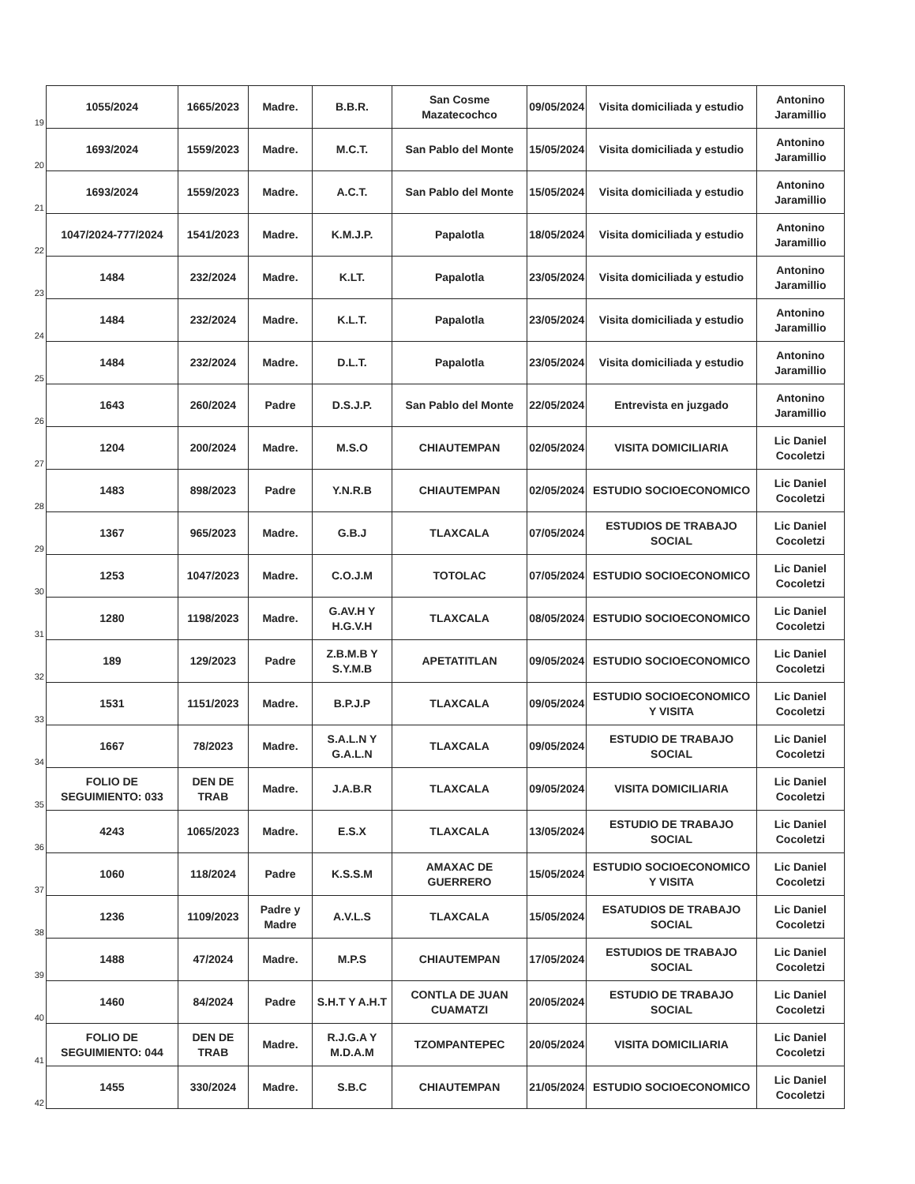| 19 | 1055/2024 | 1665/2023 | Madre. | B.B.R. | San Cosme Mazatecochco | 09/05/2024 | Visita domiciliada y estudio | Antonino Jaramillio |
| 20 | 1693/2024 | 1559/2023 | Madre. | M.C.T. | San Pablo del Monte | 15/05/2024 | Visita domiciliada y estudio | Antonino Jaramillio |
| 21 | 1693/2024 | 1559/2023 | Madre. | A.C.T. | San Pablo del Monte | 15/05/2024 | Visita domiciliada y estudio | Antonino Jaramillio |
| 22 | 1047/2024-777/2024 | 1541/2023 | Madre. | K.M.J.P. | Papalotla | 18/05/2024 | Visita domiciliada y estudio | Antonino Jaramillio |
| 23 | 1484 | 232/2024 | Madre. | K.LT. | Papalotla | 23/05/2024 | Visita domiciliada y estudio | Antonino Jaramillio |
| 24 | 1484 | 232/2024 | Madre. | K.L.T. | Papalotla | 23/05/2024 | Visita domiciliada y estudio | Antonino Jaramillio |
| 25 | 1484 | 232/2024 | Madre. | D.L.T. | Papalotla | 23/05/2024 | Visita domiciliada y estudio | Antonino Jaramillio |
| 26 | 1643 | 260/2024 | Padre | D.S.J.P. | San Pablo del Monte | 22/05/2024 | Entrevista en juzgado | Antonino Jaramillio |
| 27 | 1204 | 200/2024 | Madre. | M.S.O | CHIAUTEMPAN | 02/05/2024 | VISITA DOMICILIARIA | Lic Daniel Cocoletzi |
| 28 | 1483 | 898/2023 | Padre | Y.N.R.B | CHIAUTEMPAN | 02/05/2024 | ESTUDIO SOCIOECONOMICO | Lic Daniel Cocoletzi |
| 29 | 1367 | 965/2023 | Madre. | G.B.J | TLAXCALA | 07/05/2024 | ESTUDIOS DE TRABAJO SOCIAL | Lic Daniel Cocoletzi |
| 30 | 1253 | 1047/2023 | Madre. | C.O.J.M | TOTOLAC | 07/05/2024 | ESTUDIO SOCIOECONOMICO | Lic Daniel Cocoletzi |
| 31 | 1280 | 1198/2023 | Madre. | G.AV.H Y H.G.V.H | TLAXCALA | 08/05/2024 | ESTUDIO SOCIOECONOMICO | Lic Daniel Cocoletzi |
| 32 | 189 | 129/2023 | Padre | Z.B.M.B Y S.Y.M.B | APETATITLAN | 09/05/2024 | ESTUDIO SOCIOECONOMICO | Lic Daniel Cocoletzi |
| 33 | 1531 | 1151/2023 | Madre. | B.P.J.P | TLAXCALA | 09/05/2024 | ESTUDIO SOCIOECONOMICO Y VISITA | Lic Daniel Cocoletzi |
| 34 | 1667 | 78/2023 | Madre. | S.A.L.N Y G.A.L.N | TLAXCALA | 09/05/2024 | ESTUDIO DE TRABAJO SOCIAL | Lic Daniel Cocoletzi |
| 35 | FOLIO DE SEGUIMIENTO: 033 | DEN DE TRAB | Madre. | J.A.B.R | TLAXCALA | 09/05/2024 | VISITA DOMICILIARIA | Lic Daniel Cocoletzi |
| 36 | 4243 | 1065/2023 | Madre. | E.S.X | TLAXCALA | 13/05/2024 | ESTUDIO DE TRABAJO SOCIAL | Lic Daniel Cocoletzi |
| 37 | 1060 | 118/2024 | Padre | K.S.S.M | AMAXAC DE GUERRERO | 15/05/2024 | ESTUDIO SOCIOECONOMICO Y VISITA | Lic Daniel Cocoletzi |
| 38 | 1236 | 1109/2023 | Padre y Madre | A.V.L.S | TLAXCALA | 15/05/2024 | ESATUDIOS DE TRABAJO SOCIAL | Lic Daniel Cocoletzi |
| 39 | 1488 | 47/2024 | Madre. | M.P.S | CHIAUTEMPAN | 17/05/2024 | ESTUDIOS DE TRABAJO SOCIAL | Lic Daniel Cocoletzi |
| 40 | 1460 | 84/2024 | Padre | S.H.T Y A.H.T | CONTLA DE JUAN CUAMATZI | 20/05/2024 | ESTUDIO DE TRABAJO SOCIAL | Lic Daniel Cocoletzi |
| 41 | FOLIO DE SEGUIMIENTO: 044 | DEN DE TRAB | Madre. | R.J.G.A Y M.D.A.M | TZOMPANTEPEC | 20/05/2024 | VISITA DOMICILIARIA | Lic Daniel Cocoletzi |
| 42 | 1455 | 330/2024 | Madre. | S.B.C | CHIAUTEMPAN | 21/05/2024 | ESTUDIO SOCIOECONOMICO | Lic Daniel Cocoletzi |